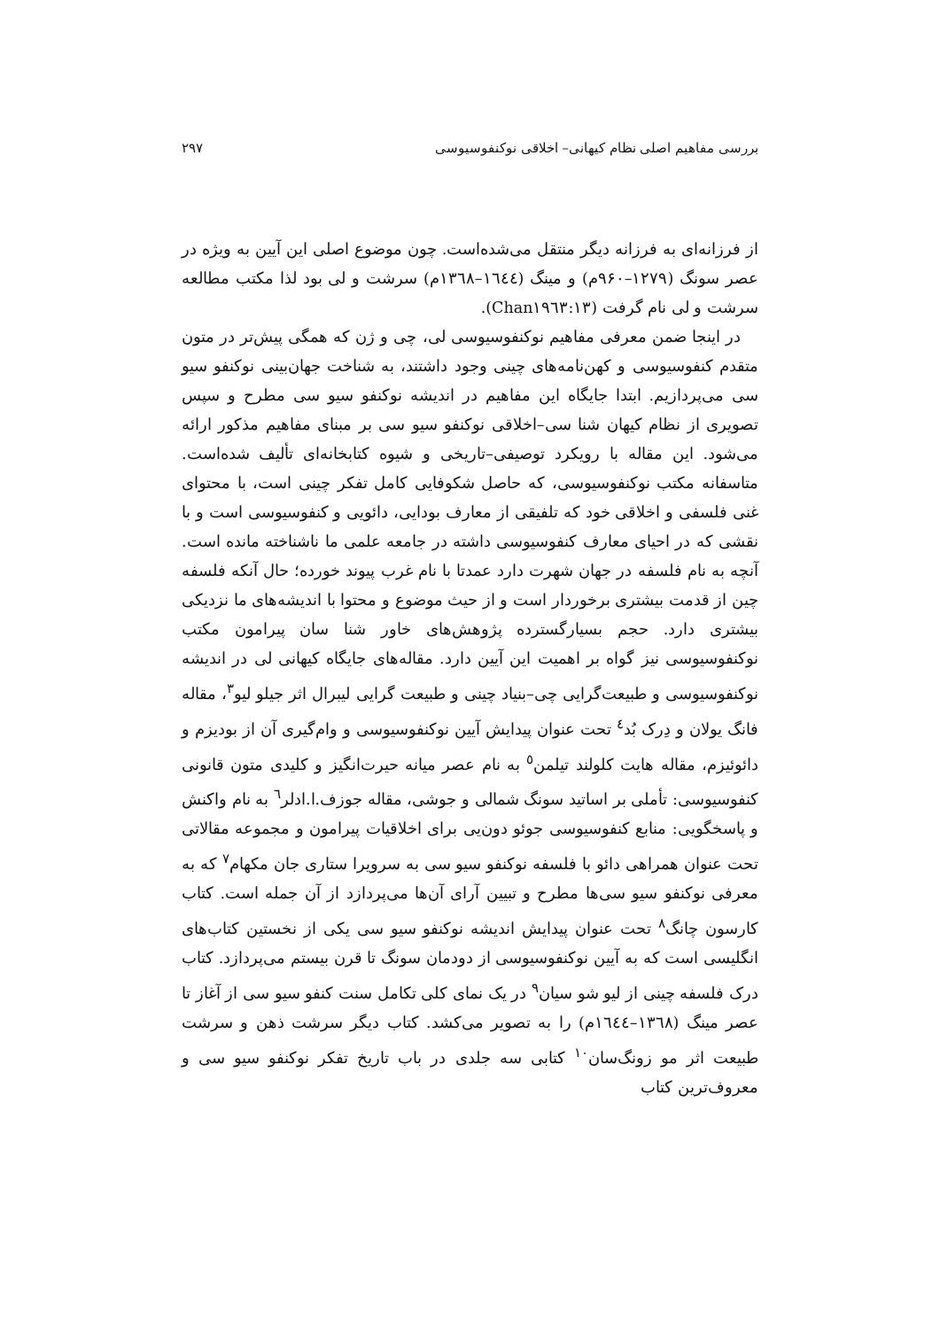بررسی مفاهیم اصلی نظام کیهانی– اخلاقی نوکنفوسیوسی ۲۹۷
از فرزانه‌ای به فرزانه دیگر منتقل می‌شده‌است. چون موضوع اصلی این آیین به ویژه در عصر سونگ (۱۲۷۹–۹۶۰م) و مینگ (۱٦٤٤–۱۳٦۸م) سرشت و لی بود لذا مکتب مطالعه سرشت و لی نام گرفت (Chan۱۹٦۳:۱۳).
در اینجا ضمن معرفی مفاهیم نوکنفوسیوسی لی، چی و ژن که همگی پیش‌تر در متون متقدم کنفوسیوسی و کهن‌نامه‌های چینی وجود داشتند، به شناخت جهان‌بینی نوکنفو سیو سی می‌پردازیم. ابتدا جایگاه این مفاهیم در اندیشه نوکنفو سیو سی مطرح و سپس تصویری از نظام کیهان شنا سی–اخلاقی نوکنفو سیو سی بر مبنای مفاهیم مذکور ارائه می‌شود. این مقاله با رویکرد توصیفی–تاریخی و شیوه کتابخانه‌ای تألیف شده‌است. متاسفانه مکتب نوکنفوسیوسی، که حاصل شکوفایی کامل تفکر چینی است، با محتوای غنی فلسفی و اخلاقی خود که تلفیقی از معارف بودایی، دائویی و کنفوسیوسی است و با نقشی که در احیای معارف کنفوسیوسی داشته در جامعه علمی ما ناشناخته مانده است. آنچه به نام فلسفه در جهان شهرت دارد عمدتا با نام غرب پیوند خورده؛ حال آنکه فلسفه چین از قدمت بیشتری برخوردار است و از حیث موضوع و محتوا با اندیشه‌های ما نزدیکی بیشتری دارد. حجم بسیارگسترده پژوهش‌های خاور شنا سان پیرامون مکتب نوکنفوسیوسی نیز گواه بر اهمیت این آیین دارد. مقاله‌های جایگاه کیهانی لی در اندیشه نوکنفوسیوسی و طبیعت‌گرایی چی–بنیاد چینی و طبیعت گرایی لیبرال اثر جیلو لیو<sup>۳</sup>، مقاله فانگ یولان و دِرک بُد<sup>٤</sup> تحت عنوان پیدایش آیین نوکنفوسیوسی و وام‌گیری آن از بودیزم و دائوئیزم، مقاله هایت کلولند تیلمن<sup>٥</sup> به نام عصر میانه حیرت‌انگیز و کلیدی متون قانونی کنفوسیوسی: تأملی بر اساتید سونگ شمالی و جوشی، مقاله جوزف.ا.ادلر<sup>٦</sup> به نام واکنش و پاسخگویی: منابع کنفوسیوسی جوئو دون‌یی برای اخلاقیات پیرامون و مجموعه مقالاتی تحت عنوان همراهی دائو با فلسفه نوکنفو سیو سی به سرویرا ستاری جان مکهام<sup>۷</sup> که به معرفی نوکنفو سیو سی‌ها مطرح و تبیین آرای آن‌ها می‌پردازد از آن جمله است. کتاب کارسون چانگ<sup>۸</sup> تحت عنوان پیدایش اندیشه نوکنفو سیو سی یکی از نخستین کتاب‌های انگلیسی است که به آیین نوکنفوسیوسی از دودمان سونگ تا قرن بیستم می‌پردازد. کتاب درک فلسفه چینی از لیو شو سیان<sup>۹</sup> در یک نمای کلی تکامل سنت کنفو سیو سی از آغاز تا عصر مینگ (۱۳٦۸–۱٦٤٤م) را به تصویر می‌کشد. کتاب دیگر سرشت ذهن و سرشت طبیعت اثر مو زونگ‌سان<sup>۱۰</sup> کتابی سه جلدی در باب تاریخ تفکر نوکنفو سیو سی و معروف‌ترین کتاب